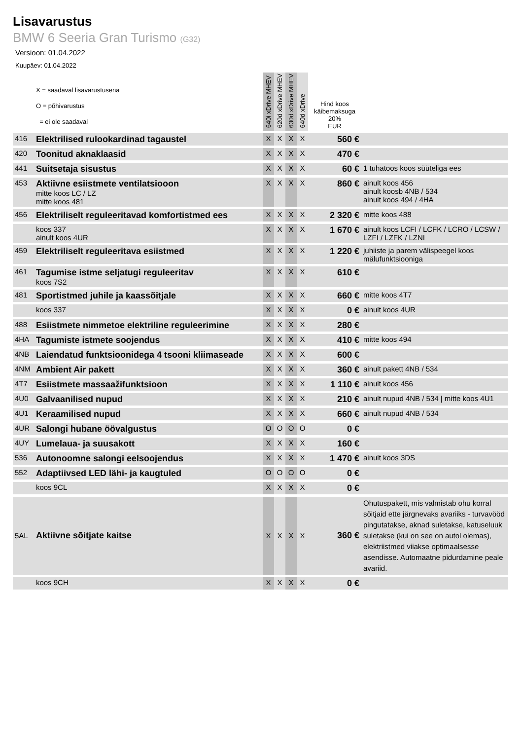Lisavarustus
BMW 6 Seeria Gran Turismo (G32)
Versioon: 01.04.2022
Kuupäev: 01.04.2022
| | X = saadaval lisavarustusena O = põhivarustus = ei ole saadaval | 640i xDrive MHEV | 620d xDrive MHEV | 630d xDrive MHEV | 640d xDrive | Hind koos käibemaksuga 20% EUR | |
| --- | --- | --- | --- | --- | --- | --- | --- |
| 416 | Elektrilised rulookardinad tagaustel | X | X | X | X | 560 € | |
| 420 | Toonitud aknaklaasid | X | X | X | X | 470 € | |
| 441 | Suitsetaja sisustus | X | X | X | X | 60 € | 1 tuhatoos koos süüteliga ees |
| 453 | Aktiivne esiistmete ventilatsiooon mitte koos LC / LZ mitte koos 481 | X | X | X | X | 860 € | ainult koos 456 ainult koosb 4NB / 534 ainult koos 494 / 4HA |
| 456 | Elektriliselt reguleeritavad komfortistmed ees | X | X | X | X | 2 320 € | mitte koos 488 |
| | koos 337 ainult koos 4UR | X | X | X | X | 1 670 € | ainult koos LCFI / LCFK / LCRO / LCSW / LZFI / LZFK / LZNI |
| 459 | Elektriliselt reguleeritava esiistmed | X | X | X | X | 1 220 € | juhiiste ja parem välispeegel koos mälufunktsiooniga |
| 461 | Tagumise istme seljatugi reguleeritav koos 7S2 | X | X | X | X | 610 € | |
| 481 | Sportistmed juhile ja kaassõitjale | X | X | X | X | 660 € | mitte koos 4T7 |
| | koos 337 | X | X | X | X | 0 € | ainult koos 4UR |
| 488 | Esiistmete nimmetoe elektriline reguleerimine | X | X | X | X | 280 € | |
| 4HA | Tagumiste istmete soojendus | X | X | X | X | 410 € | mitte koos 494 |
| 4NB | Laiendatud funktsioonidega 4 tsooni kliimaseade | X | X | X | X | 600 € | |
| 4NM | Ambient Air pakett | X | X | X | X | 360 € | ainult pakett 4NB / 534 |
| 4T7 | Esiistmete massaažifunktsioon | X | X | X | X | 1 110 € | ainult koos 456 |
| 4U0 | Galvaanilised nupud | X | X | X | X | 210 € | ainult nupud 4NB / 534 / mitte koos 4U1 |
| 4U1 | Keraamilised nupud | X | X | X | X | 660 € | ainult nupud 4NB / 534 |
| 4UR | Salongi hubane öövalgustus | O | O | O | O | 0 € | |
| 4UY | Lumelaua- ja suusakott | X | X | X | X | 160 € | |
| 536 | Autonoomne salongi eelsoojendus | X | X | X | X | 1 470 € | ainult koos 3DS |
| 552 | Adaptiivsed LED lähi- ja kaugtuled | O | O | O | O | 0 € | |
| | koos 9CL | X | X | X | X | 0 € | |
| 5AL | Aktiivne sõitjate kaitse | X | X | X | X | 360 € | Ohutuspakett, mis valmistab ohu korral sõitjaid ette järgnevaks avariiks - turvavööd pingutatakse, aknad suletakse, katuseluuk suletakse (kui on see on autol olemas), elektriistmed viiakse optimaalsesse asendisse. Automaatne pidurdamine peale avariid. |
| | koos 9CH | X | X | X | X | 0 € | |